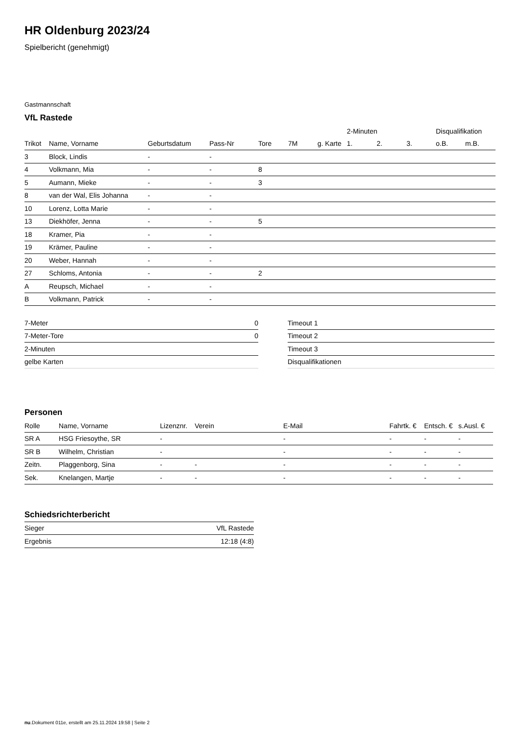HR Oldenburg 2023/24
Spielbericht (genehmigt)
Gastmannschaft
VfL Rastede
| | | | | | | | 2-Minuten | | | Disqualifikation | |
| --- | --- | --- | --- | --- | --- | --- | --- | --- | --- | --- | --- |
| Trikot | Name, Vorname | Geburtsdatum | Pass-Nr | Tore | 7M | g. Karte | 1. | 2. | 3. | o.B. | m.B. |
| 3 | Block, Lindis | - | - | | | | | | | | |
| 4 | Volkmann, Mia | - | - | 8 | | | | | | | |
| 5 | Aumann, Mieke | - | - | 3 | | | | | | | |
| 8 | van der Wal, Elis Johanna | - | - | | | | | | | | |
| 10 | Lorenz, Lotta Marie | - | - | | | | | | | | |
| 13 | Diekhöfer, Jenna | - | - | 5 | | | | | | | |
| 18 | Kramer, Pia | - | - | | | | | | | | |
| 19 | Krämer, Pauline | - | - | | | | | | | | |
| 20 | Weber, Hannah | - | - | | | | | | | | |
| 27 | Schloms, Antonia | - | - | 2 | | | | | | | |
| A | Reupsch, Michael | - | - | | | | | | | | |
| B | Volkmann, Patrick | - | - | | | | | | | | |
| 7-Meter | 0 |
| 7-Meter-Tore | 0 |
| 2-Minuten | |
| gelbe Karten | |
| Timeout 1 |
| Timeout 2 |
| Timeout 3 |
| Disqualifikationen |
Personen
| Rolle | Name, Vorname | Lizenznr. | Verein | E-Mail | Fahrtk. € | Entsch. € | s.Ausl. € |
| --- | --- | --- | --- | --- | --- | --- | --- |
| SR A | HSG Friesoythe, SR | - | | - | - | - | - |
| SR B | Wilhelm, Christian | - | | - | - | - | - |
| Zeitn. | Plaggenborg, Sina | - | - | - | - | - | - |
| Sek. | Knelangen, Martje | - | - | - | - | - | - |
Schiedsrichterbericht
| Sieger | VfL Rastede |
| Ergebnis | 12:18 (4:8) |
nu.Dokument 011e, erstellt am 25.11.2024 19:58 | Seite 2